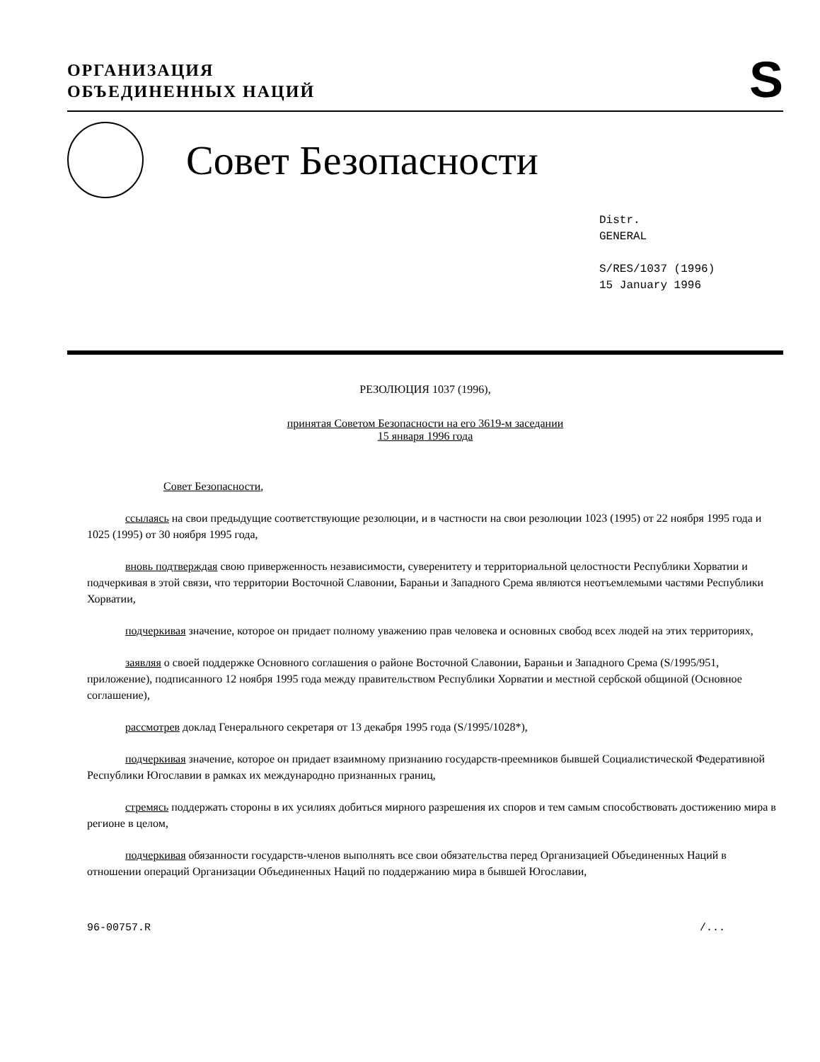ОРГАНИЗАЦИЯ
ОБЪЕДИНЕННЫХ НАЦИЙ
S
Совет Безопасности
Distr.
GENERAL
S/RES/1037 (1996)
15 January 1996
РЕЗОЛЮЦИЯ 1037 (1996),
принятая Советом Безопасности на его 3619-м заседании
15 января 1996 года
Совет Безопасности,
ссылаясь на свои предыдущие соответствующие резолюции, и в частности на свои резолюции 1023 (1995) от 22 ноября 1995 года и 1025 (1995) от 30 ноября 1995 года,
вновь подтверждая свою приверженность независимости, суверенитету и территориальной целостности Республики Хорватии и подчеркивая в этой связи, что территории Восточной Славонии, Бараньи и Западного Срема являются неотъемлемыми частями Республики Хорватии,
подчеркивая значение, которое он придает полному уважению прав человека и основных свобод всех людей на этих территориях,
заявляя о своей поддержке Основного соглашения о районе Восточной Славонии, Бараньи и Западного Срема (S/1995/951, приложение), подписанного 12 ноября 1995 года между правительством Республики Хорватии и местной сербской общиной (Основное соглашение),
рассмотрев доклад Генерального секретаря от 13 декабря 1995 года (S/1995/1028*),
подчеркивая значение, которое он придает взаимному признанию государств-преемников бывшей Социалистической Федеративной Республики Югославии в рамках их международно признанных границ,
стремясь поддержать стороны в их усилиях добиться мирного разрешения их споров и тем самым способствовать достижению мира в регионе в целом,
подчеркивая обязанности государств-членов выполнять все свои обязательства перед Организацией Объединенных Наций в отношении операций Организации Объединенных Наций по поддержанию мира в бывшей Югославии,
96-00757.R /...